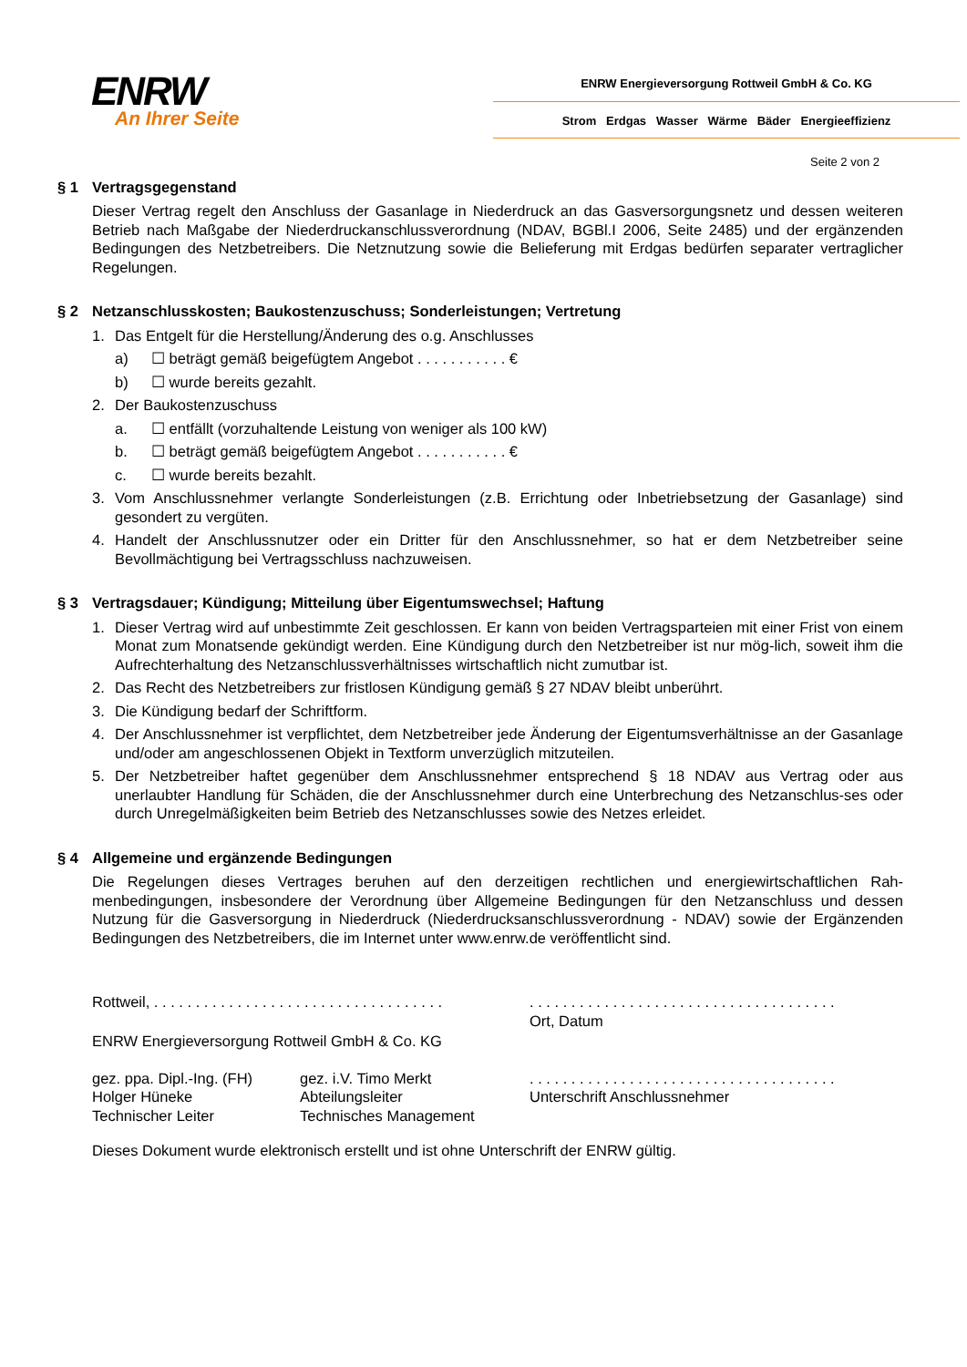ENRW
An Ihrer Seite
ENRW Energieversorgung Rottweil GmbH & Co. KG
Strom Erdgas Wasser Wärme Bäder Energieeffizienz
Seite 2 von 2
§ 1 Vertragsgegenstand
Dieser Vertrag regelt den Anschluss der Gasanlage in Niederdruck an das Gasversorgungsnetz und dessen weiteren Betrieb nach Maßgabe der Niederdruckanschlussverordnung (NDAV, BGBl.I 2006, Seite 2485) und der ergänzenden Bedingungen des Netzbetreibers. Die Netznutzung sowie die Belieferung mit Erdgas bedürfen separater vertraglicher Regelungen.
§ 2 Netzanschlusskosten; Baukostenzuschuss; Sonderleistungen; Vertretung
1. Das Entgelt für die Herstellung/Änderung des o.g. Anschlusses
a) ☐ beträgt gemäß beigefügtem Angebot . . . . . . . . . . . €
b) ☐ wurde bereits gezahlt.
2. Der Baukostenzuschuss
a. ☐ entfällt (vorzuhaltende Leistung von weniger als 100 kW)
b. ☐ beträgt gemäß beigefügtem Angebot . . . . . . . . . . . €
c. ☐ wurde bereits bezahlt.
3. Vom Anschlussnehmer verlangte Sonderleistungen (z.B. Errichtung oder Inbetriebsetzung der Gasanlage) sind gesondert zu vergüten.
4. Handelt der Anschlussnutzer oder ein Dritter für den Anschlussnehmer, so hat er dem Netzbetreiber seine Bevollmächtigung bei Vertragsschluss nachzuweisen.
§ 3 Vertragsdauer; Kündigung; Mitteilung über Eigentumswechsel; Haftung
1. Dieser Vertrag wird auf unbestimmte Zeit geschlossen. Er kann von beiden Vertragsparteien mit einer Frist von einem Monat zum Monatsende gekündigt werden. Eine Kündigung durch den Netzbetreiber ist nur mög-lich, soweit ihm die Aufrechterhaltung des Netzanschlussverhältnisses wirtschaftlich nicht zumutbar ist.
2. Das Recht des Netzbetreibers zur fristlosen Kündigung gemäß § 27 NDAV bleibt unberührt.
3. Die Kündigung bedarf der Schriftform.
4. Der Anschlussnehmer ist verpflichtet, dem Netzbetreiber jede Änderung der Eigentumsverhältnisse an der Gasanlage und/oder am angeschlossenen Objekt in Textform unverzüglich mitzuteilen.
5. Der Netzbetreiber haftet gegenüber dem Anschlussnehmer entsprechend § 18 NDAV aus Vertrag oder aus unerlaubter Handlung für Schäden, die der Anschlussnehmer durch eine Unterbrechung des Netzanschlus-ses oder durch Unregelmäßigkeiten beim Betrieb des Netzanschlusses sowie des Netzes erleidet.
§ 4 Allgemeine und ergänzende Bedingungen
Die Regelungen dieses Vertrages beruhen auf den derzeitigen rechtlichen und energiewirtschaftlichen Rah-menbedingungen, insbesondere der Verordnung über Allgemeine Bedingungen für den Netzanschluss und dessen Nutzung für die Gasversorgung in Niederdruck (Niederdrucksanschlussverordnung - NDAV) sowie der Ergänzenden Bedingungen des Netzbetreibers, die im Internet unter www.enrw.de veröffentlicht sind.
Rottweil, . . . . . . . . . . . . . . . . . . . . . . . . . . . . . . . . . . .
. . . . . . . . . . . . . . . . . . . . . . . . . . . . . . . . . . . . .
Ort, Datum
ENRW Energieversorgung Rottweil GmbH & Co. KG
gez. ppa. Dipl.-Ing. (FH)
Holger Hüneke
Technischer Leiter
gez. i.V. Timo Merkt
Abteilungsleiter
Technisches Management
. . . . . . . . . . . . . . . . . . . . . . . . . . . . . . . . . . . . .
Unterschrift Anschlussnehmer
Dieses Dokument wurde elektronisch erstellt und ist ohne Unterschrift der ENRW gültig.